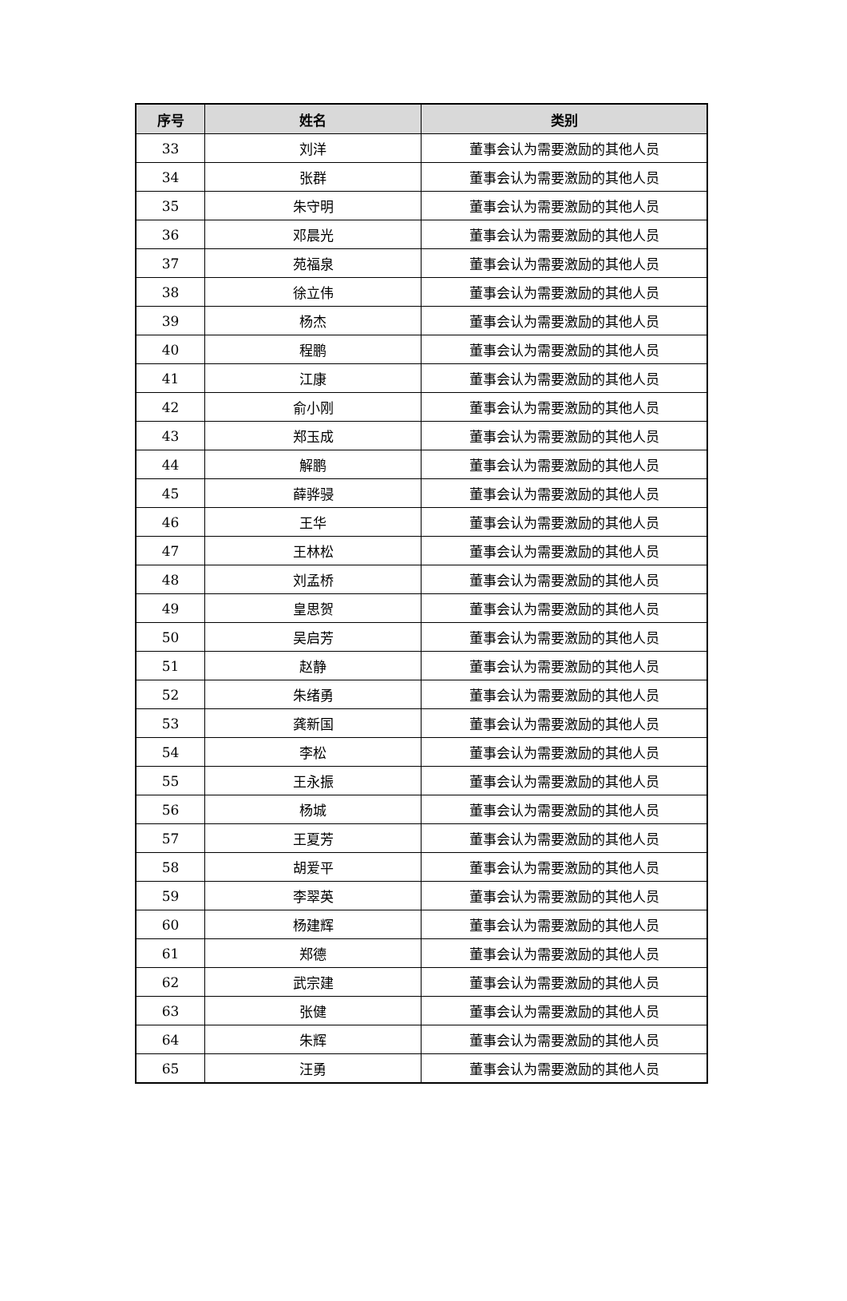| 序号 | 姓名 | 类别 |
| --- | --- | --- |
| 33 | 刘洋 | 董事会认为需要激励的其他人员 |
| 34 | 张群 | 董事会认为需要激励的其他人员 |
| 35 | 朱守明 | 董事会认为需要激励的其他人员 |
| 36 | 邓晨光 | 董事会认为需要激励的其他人员 |
| 37 | 苑福泉 | 董事会认为需要激励的其他人员 |
| 38 | 徐立伟 | 董事会认为需要激励的其他人员 |
| 39 | 杨杰 | 董事会认为需要激励的其他人员 |
| 40 | 程鹏 | 董事会认为需要激励的其他人员 |
| 41 | 江康 | 董事会认为需要激励的其他人员 |
| 42 | 俞小刚 | 董事会认为需要激励的其他人员 |
| 43 | 郑玉成 | 董事会认为需要激励的其他人员 |
| 44 | 解鹏 | 董事会认为需要激励的其他人员 |
| 45 | 薛骅骎 | 董事会认为需要激励的其他人员 |
| 46 | 王华 | 董事会认为需要激励的其他人员 |
| 47 | 王林松 | 董事会认为需要激励的其他人员 |
| 48 | 刘孟桥 | 董事会认为需要激励的其他人员 |
| 49 | 皇思贺 | 董事会认为需要激励的其他人员 |
| 50 | 吴启芳 | 董事会认为需要激励的其他人员 |
| 51 | 赵静 | 董事会认为需要激励的其他人员 |
| 52 | 朱绪勇 | 董事会认为需要激励的其他人员 |
| 53 | 龚新国 | 董事会认为需要激励的其他人员 |
| 54 | 李松 | 董事会认为需要激励的其他人员 |
| 55 | 王永振 | 董事会认为需要激励的其他人员 |
| 56 | 杨城 | 董事会认为需要激励的其他人员 |
| 57 | 王夏芳 | 董事会认为需要激励的其他人员 |
| 58 | 胡爱平 | 董事会认为需要激励的其他人员 |
| 59 | 李翠英 | 董事会认为需要激励的其他人员 |
| 60 | 杨建辉 | 董事会认为需要激励的其他人员 |
| 61 | 郑德 | 董事会认为需要激励的其他人员 |
| 62 | 武宗建 | 董事会认为需要激励的其他人员 |
| 63 | 张健 | 董事会认为需要激励的其他人员 |
| 64 | 朱辉 | 董事会认为需要激励的其他人员 |
| 65 | 汪勇 | 董事会认为需要激励的其他人员 |